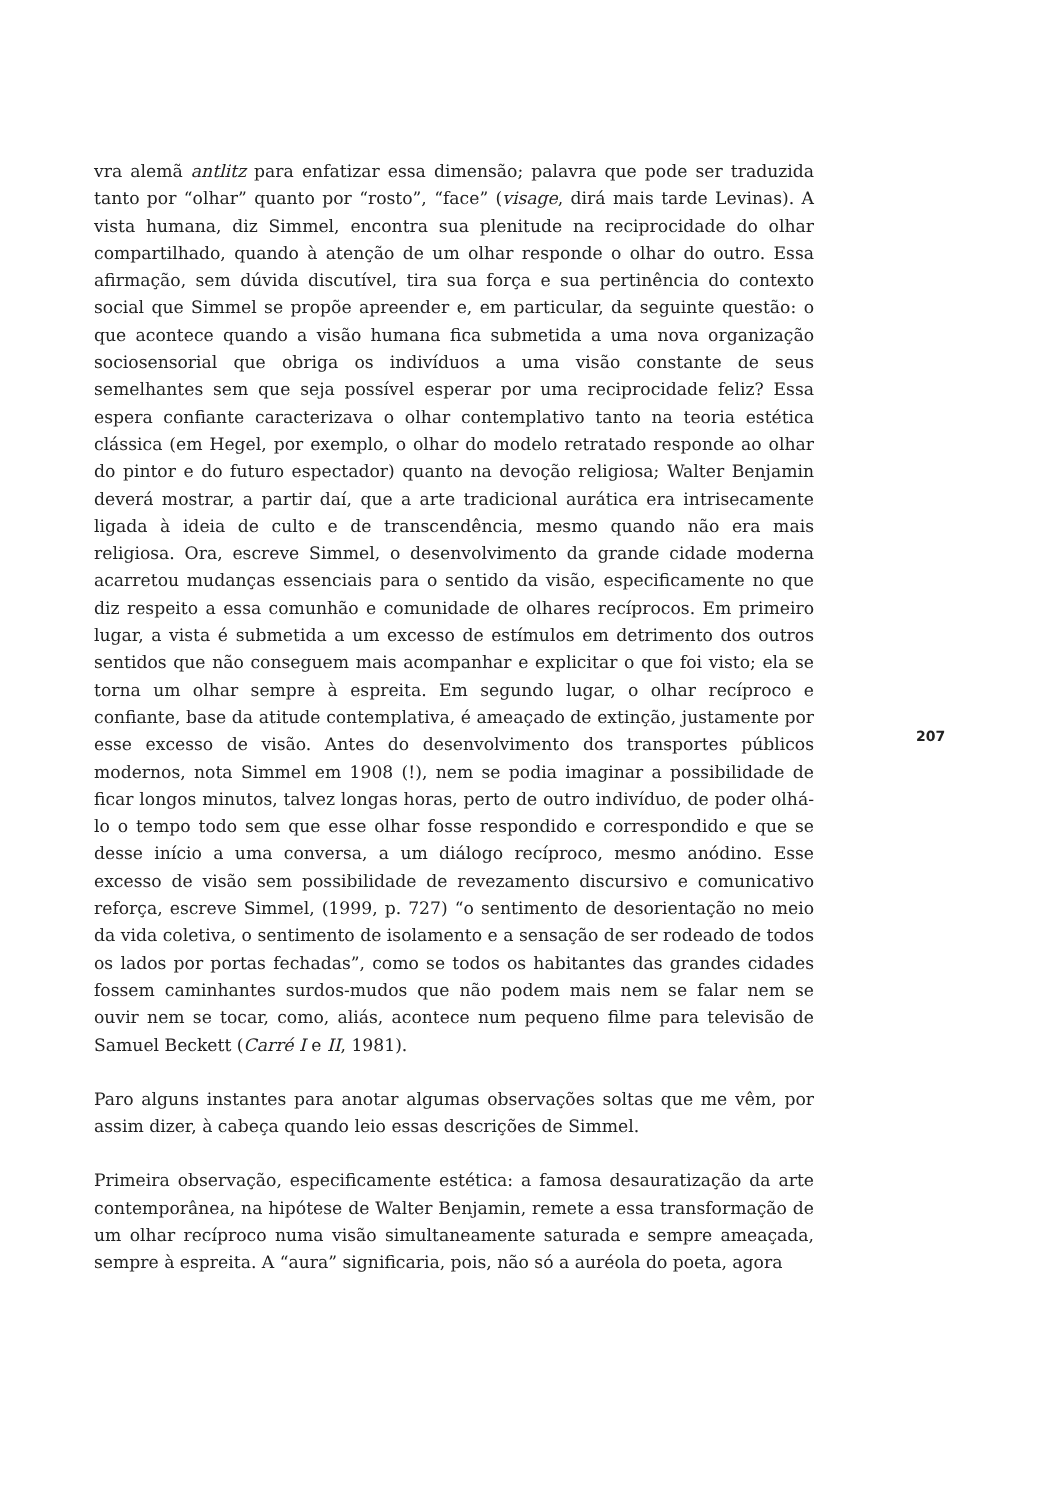vra alemã antlitz para enfatizar essa dimensão; palavra que pode ser traduzida tanto por “olhar” quanto por “rosto”, “face” (visage, dirá mais tarde Levinas). A vista humana, diz Simmel, encontra sua plenitude na reciprocidade do olhar compartilhado, quando à atenção de um olhar responde o olhar do outro. Essa afirmação, sem dúvida discutível, tira sua força e sua pertinência do contexto social que Simmel se propõe apreender e, em particular, da seguinte questão: o que acontece quando a visão humana fica submetida a uma nova organização sociosensorial que obriga os indivíduos a uma visão constante de seus semelhantes sem que seja possível esperar por uma reciprocidade feliz? Essa espera confiante caracterizava o olhar contemplativo tanto na teoria estética clássica (em Hegel, por exemplo, o olhar do modelo retratado responde ao olhar do pintor e do futuro espectador) quanto na devoção religiosa; Walter Benjamin deverá mostrar, a partir daí, que a arte tradicional aurática era intrisecamente ligada à ideia de culto e de transcendência, mesmo quando não era mais religiosa. Ora, escreve Simmel, o desenvolvimento da grande cidade moderna acarretou mudanças essenciais para o sentido da visão, especificamente no que diz respeito a essa comunhão e comunidade de olhares recíprocos. Em primeiro lugar, a vista é submetida a um excesso de estímulos em detrimento dos outros sentidos que não conseguem mais acompanhar e explicitar o que foi visto; ela se torna um olhar sempre à espreita. Em segundo lugar, o olhar recíproco e confiante, base da atitude contemplativa, é ameaçado de extinção, justamente por esse excesso de visão. Antes do desenvolvimento dos transportes públicos modernos, nota Simmel em 1908 (!), nem se podia imaginar a possibilidade de ficar longos minutos, talvez longas horas, perto de outro indivíduo, de poder olhá-lo o tempo todo sem que esse olhar fosse respondido e correspondido e que se desse início a uma conversa, a um diálogo recíproco, mesmo anódino. Esse excesso de visão sem possibilidade de revezamento discursivo e comunicativo reforça, escreve Simmel, (1999, p. 727) “o sentimento de desorientação no meio da vida coletiva, o sentimento de isolamento e a sensação de ser rodeado de todos os lados por portas fechadas”, como se todos os habitantes das grandes cidades fossem caminhantes surdos-mudos que não podem mais nem se falar nem se ouvir nem se tocar, como, aliás, acontece num pequeno filme para televisão de Samuel Beckett (Carré I e II, 1981).
Paro alguns instantes para anotar algumas observações soltas que me vêm, por assim dizer, à cabeça quando leio essas descrições de Simmel.
Primeira observação, especificamente estética: a famosa desauratização da arte contemporânea, na hipótese de Walter Benjamin, remete a essa transformação de um olhar recíproco numa visão simultaneamente saturada e sempre ameaçada, sempre à espreita. A “aura” significaria, pois, não só a auréola do poeta, agora
207